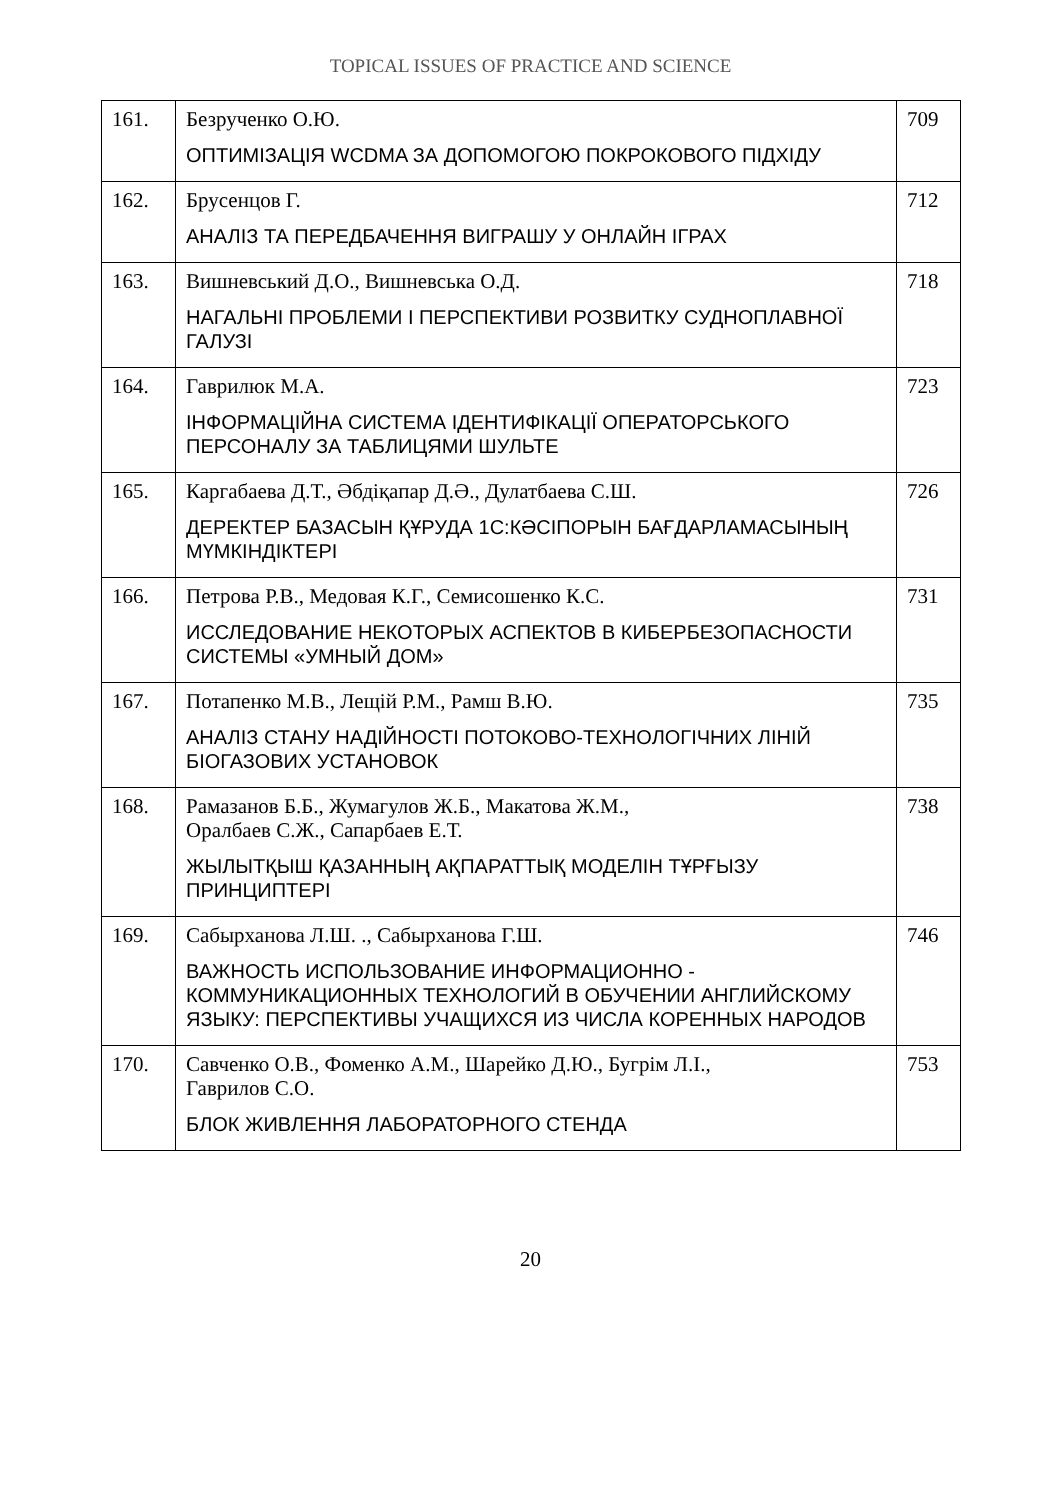TOPICAL ISSUES OF PRACTICE AND SCIENCE
| 161. | Безрученко О.Ю. ОПТИМІЗАЦІЯ WCDMA ЗА ДОПОМОГОЮ ПОКРОКОВОГО ПІДХІДУ | 709 |
| 162. | Брусенцов Г. АНАЛІЗ ТА ПЕРЕДБАЧЕННЯ ВИГРАШУ У ОНЛАЙН ІГРАХ | 712 |
| 163. | Вишневський Д.О., Вишневська О.Д. НАГАЛЬНІ ПРОБЛЕМИ І ПЕРСПЕКТИВИ РОЗВИТКУ СУДНОПЛАВНОЇ ГАЛУЗІ | 718 |
| 164. | Гаврилюк М.А. ІНФОРМАЦІЙНА СИСТЕМА ІДЕНТИФІКАЦІЇ ОПЕРАТОРСЬКОГО ПЕРСОНАЛУ ЗА ТАБЛИЦЯМИ ШУЛЬТЕ | 723 |
| 165. | Каргабаева Д.Т., Әбдіқапар Д.Ә., Дулатбаева С.Ш. ДЕРЕКТЕР БАЗАСЫН ҚҰРУДА 1С:КӘСІПОРЫН БАҒДАРЛАМАСЫНЫҢ МҮМКІНДІКТЕРІ | 726 |
| 166. | Петрова Р.В., Медовая К.Г., Семисошенко К.С. ИССЛЕДОВАНИЕ НЕКОТОРЫХ АСПЕКТОВ В КИБЕРБЕЗОПАСНОСТИ СИСТЕМЫ «УМНЫЙ ДОМ» | 731 |
| 167. | Потапенко М.В., Лещій Р.М., Рамш В.Ю. АНАЛІЗ СТАНУ НАДІЙНОСТІ ПОТОКОВО-ТЕХНОЛОГІЧНИХ ЛІНІЙ БІОГАЗОВИХ УСТАНОВОК | 735 |
| 168. | Рамазанов Б.Б., Жумагулов Ж.Б., Макатова Ж.М., Оралбаев С.Ж., Сапарбаев Е.Т. ЖЫЛЫТҚЫШ ҚАЗАННЫҢ АҚПАРАТТЫҚ МОДЕЛІН ТҰРҒЫЗУ ПРИНЦИПТЕРІ | 738 |
| 169. | Сабырханова Л.Ш. ., Сабырханова Г.Ш. ВАЖНОСТЬ ИСПОЛЬЗОВАНИЕ ИНФОРМАЦИОННО - КОММУНИКАЦИОННЫХ ТЕХНОЛОГИЙ В ОБУЧЕНИИ АНГЛИЙСКОМУ ЯЗЫКУ: ПЕРСПЕКТИВЫ УЧАЩИХСЯ ИЗ ЧИСЛА КОРЕННЫХ НАРОДОВ | 746 |
| 170. | Савченко О.В., Фоменко А.М., Шарейко Д.Ю., Бугрім Л.І., Гаврилов С.О. БЛОК ЖИВЛЕННЯ ЛАБОРАТОРНОГО СТЕНДА | 753 |
20